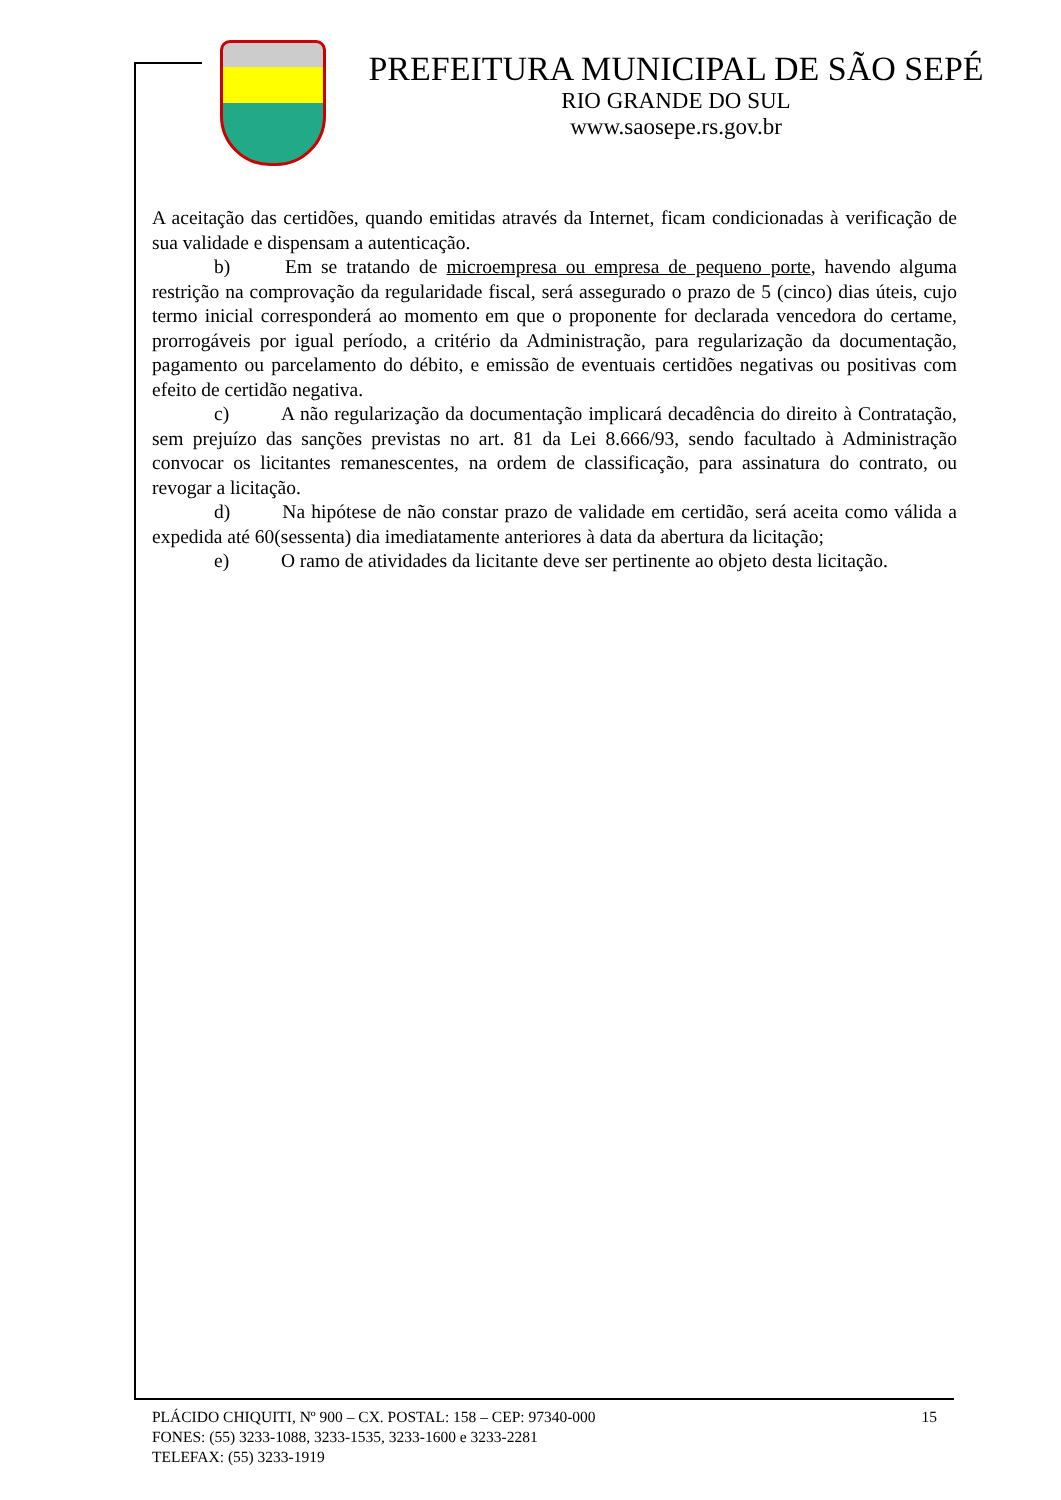PREFEITURA MUNICIPAL DE SÃO SEPÉ
RIO GRANDE DO SUL
www.saosepe.rs.gov.br
A aceitação das certidões, quando emitidas através da Internet, ficam condicionadas à verificação de sua validade e dispensam a autenticação.
b) Em se tratando de microempresa ou empresa de pequeno porte, havendo alguma restrição na comprovação da regularidade fiscal, será assegurado o prazo de 5 (cinco) dias úteis, cujo termo inicial corresponderá ao momento em que o proponente for declarada vencedora do certame, prorrogáveis por igual período, a critério da Administração, para regularização da documentação, pagamento ou parcelamento do débito, e emissão de eventuais certidões negativas ou positivas com efeito de certidão negativa.
c) A não regularização da documentação implicará decadência do direito à Contratação, sem prejuízo das sanções previstas no art. 81 da Lei 8.666/93, sendo facultado à Administração convocar os licitantes remanescentes, na ordem de classificação, para assinatura do contrato, ou revogar a licitação.
d) Na hipótese de não constar prazo de validade em certidão, será aceita como válida a expedida até 60(sessenta) dia imediatamente anteriores à data da abertura da licitação;
e) O ramo de atividades da licitante deve ser pertinente ao objeto desta licitação.
15 PLÁCIDO CHIQUITI, Nº 900 – CX. POSTAL: 158 – CEP: 97340-000
FONES: (55) 3233-1088, 3233-1535, 3233-1600 e 3233-2281
TELEFAX: (55) 3233-1919